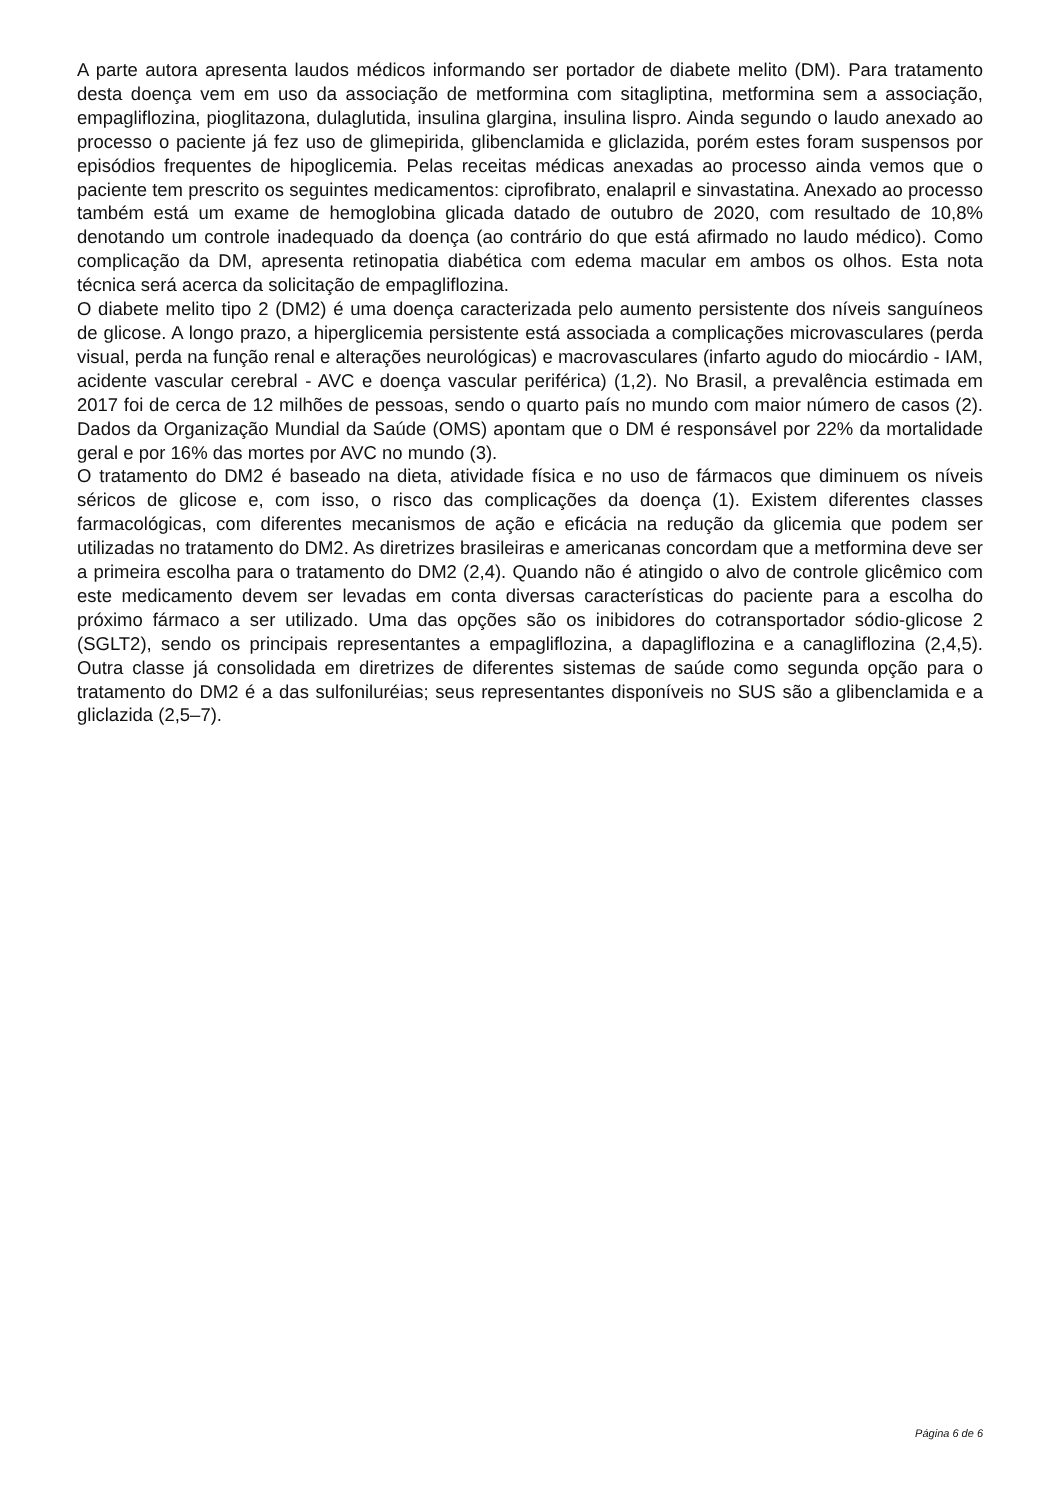A parte autora apresenta laudos médicos informando ser portador de diabete melito (DM). Para tratamento desta doença vem em uso da associação de metformina com sitagliptina, metformina sem a associação, empagliflozina, pioglitazona, dulaglutida, insulina glargina, insulina lispro. Ainda segundo o laudo anexado ao processo o paciente já fez uso de glimepirida, glibenclamida e gliclazida, porém estes foram suspensos por episódios frequentes de hipoglicemia. Pelas receitas médicas anexadas ao processo ainda vemos que o paciente tem prescrito os seguintes medicamentos: ciprofibrato, enalapril e sinvastatina. Anexado ao processo também está um exame de hemoglobina glicada datado de outubro de 2020, com resultado de 10,8% denotando um controle inadequado da doença (ao contrário do que está afirmado no laudo médico). Como complicação da DM, apresenta retinopatia diabética com edema macular em ambos os olhos. Esta nota técnica será acerca da solicitação de empagliflozina.
O diabete melito tipo 2 (DM2) é uma doença caracterizada pelo aumento persistente dos níveis sanguíneos de glicose. A longo prazo, a hiperglicemia persistente está associada a complicações microvasculares (perda visual, perda na função renal e alterações neurológicas) e macrovasculares (infarto agudo do miocárdio - IAM, acidente vascular cerebral - AVC e doença vascular periférica) (1,2). No Brasil, a prevalência estimada em 2017 foi de cerca de 12 milhões de pessoas, sendo o quarto país no mundo com maior número de casos (2). Dados da Organização Mundial da Saúde (OMS) apontam que o DM é responsável por 22% da mortalidade geral e por 16% das mortes por AVC no mundo (3).
O tratamento do DM2 é baseado na dieta, atividade física e no uso de fármacos que diminuem os níveis séricos de glicose e, com isso, o risco das complicações da doença (1). Existem diferentes classes farmacológicas, com diferentes mecanismos de ação e eficácia na redução da glicemia que podem ser utilizadas no tratamento do DM2. As diretrizes brasileiras e americanas concordam que a metformina deve ser a primeira escolha para o tratamento do DM2 (2,4). Quando não é atingido o alvo de controle glicêmico com este medicamento devem ser levadas em conta diversas características do paciente para a escolha do próximo fármaco a ser utilizado. Uma das opções são os inibidores do cotransportador sódio-glicose 2 (SGLT2), sendo os principais representantes a empagliflozina, a dapagliflozina e a canagliflozina (2,4,5). Outra classe já consolidada em diretrizes de diferentes sistemas de saúde como segunda opção para o tratamento do DM2 é a das sulfoniluréias; seus representantes disponíveis no SUS são a glibenclamida e a gliclazida (2,5–7).
Página 6 de 6